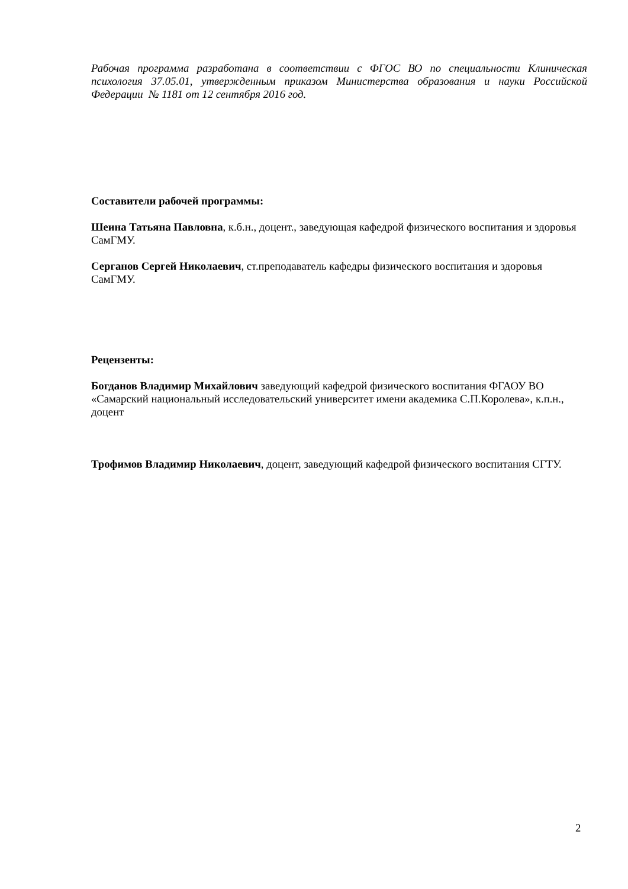Рабочая программа разработана в соответствии с ФГОС ВО по специальности Клиническая психология 37.05.01, утвержденным приказом Министерства образования и науки Российской Федерации № 1181 от 12 сентября 2016 год.
Составители рабочей программы:
Шеина Татьяна Павловна, к.б.н., доцент., заведующая кафедрой физического воспитания и здоровья СамГМУ.
Серганов Сергей Николаевич, ст.преподаватель кафедры физического воспитания и здоровья СамГМУ.
Рецензенты:
Богданов Владимир Михайлович заведующий кафедрой физического воспитания ФГАОУ ВО «Самарский национальный исследовательский университет имени академика С.П.Королева», к.п.н., доцент
Трофимов Владимир Николаевич, доцент, заведующий кафедрой физического воспитания СГТУ.
2